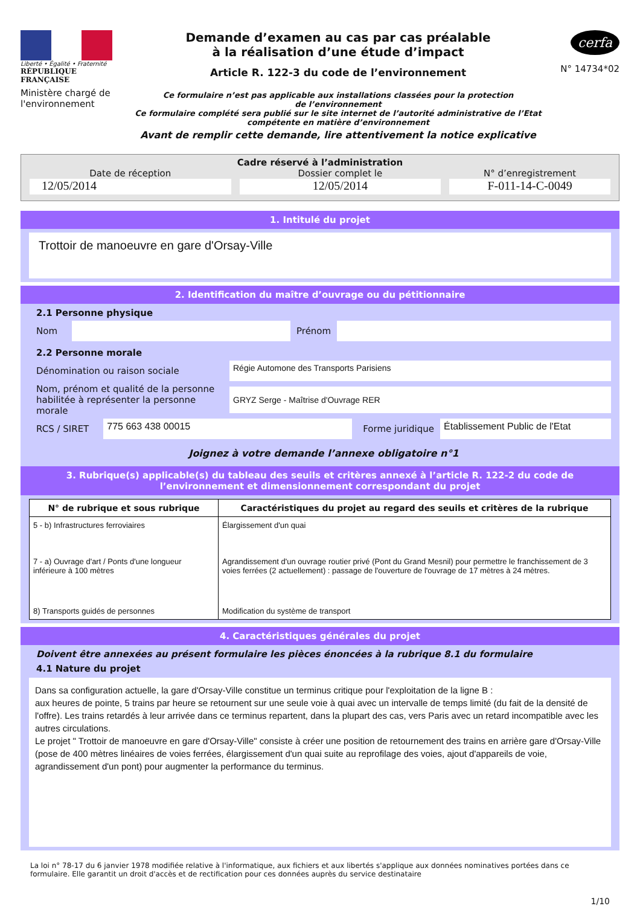Liberté • Égalité • Fraternité
RÉPUBLIQUE FRANÇAISE
Ministère chargé de l'environnement
Demande d’examen au cas par cas préalable
à la réalisation d’une étude d’impact
Article R. 122-3 du code de l’environnement
Ce formulaire n’est pas applicable aux installations classées pour la protection
de l’environnement
Ce formulaire complété sera publié sur le site internet de l’autorité administrative de l’Etat
compétente en matière d’environnement
Avant de remplir cette demande, lire attentivement la notice explicative
cerfa
N° 14734*02
Cadre réservé à l’administration
Date de réception
12/05/2014
Dossier complet le
12/05/2014
N° d’enregistrement
F-011-14-C-0049
1. Intitulé du projet
Trottoir de manoeuvre en gare d'Orsay-Ville
2. Identification du maître d’ouvrage ou du pétitionnaire
2.1 Personne physique
Nom Prénom
2.2 Personne morale
Dénomination ou raison sociale
Régie Automone des Transports Parisiens
Nom, prénom et qualité de la personne habilitée à représenter la personne morale
GRYZ Serge - Maîtrise d'Ouvrage RER
RCS / SIRET
775 663 438 00015
Forme juridique
Établissement Public de l'Etat
Joignez à votre demande l’annexe obligatoire n°1
3. Rubrique(s) applicable(s) du tableau des seuils et critères annexé à l’article R. 122-2 du code de l’environnement et dimensionnement correspondant du projet
| N° de rubrique et sous rubrique | Caractéristiques du projet au regard des seuils et critères de la rubrique |
| --- | --- |
| 5 - b) Infrastructures ferroviaires | Élargissement d'un quai |
| 7 - a) Ouvrage d'art / Ponts d'une longueur inférieure à 100 mètres | Agrandissement d'un ouvrage routier privé (Pont du Grand Mesnil) pour permettre le franchissement de 3 voies ferrées (2 actuellement) : passage de l'ouverture de l'ouvrage de 17 mètres à 24 mètres. |
| 8) Transports guidés de personnes | Modification du système de transport |
4. Caractéristiques générales du projet
Doivent être annexées au présent formulaire les pièces énoncées à la rubrique 8.1 du formulaire
4.1 Nature du projet
Dans sa configuration actuelle, la gare d'Orsay-Ville constitue un terminus critique pour l'exploitation de la ligne B :
aux heures de pointe, 5 trains par heure se retournent sur une seule voie à quai avec un intervalle de temps limité (du fait de la densité de l'offre). Les trains retardés à leur arrivée dans ce terminus repartent, dans la plupart des cas, vers Paris avec un retard incompatible avec les autres circulations.
Le projet " Trottoir de manoeuvre en gare d'Orsay-Ville" consiste à créer une position de retournement des trains en arrière gare d'Orsay-Ville (pose de 400 mètres linéaires de voies ferrées, élargissement d'un quai suite au reprofilage des voies, ajout d'appareils de voie, agrandissement d'un pont) pour augmenter la performance du terminus.
La loi n° 78-17 du 6 janvier 1978 modifiée relative à l'informatique, aux fichiers et aux libertés s'applique aux données nominatives portées dans ce formulaire. Elle garantit un droit d'accès et de rectification pour ces données auprès du service destinataire
1/10